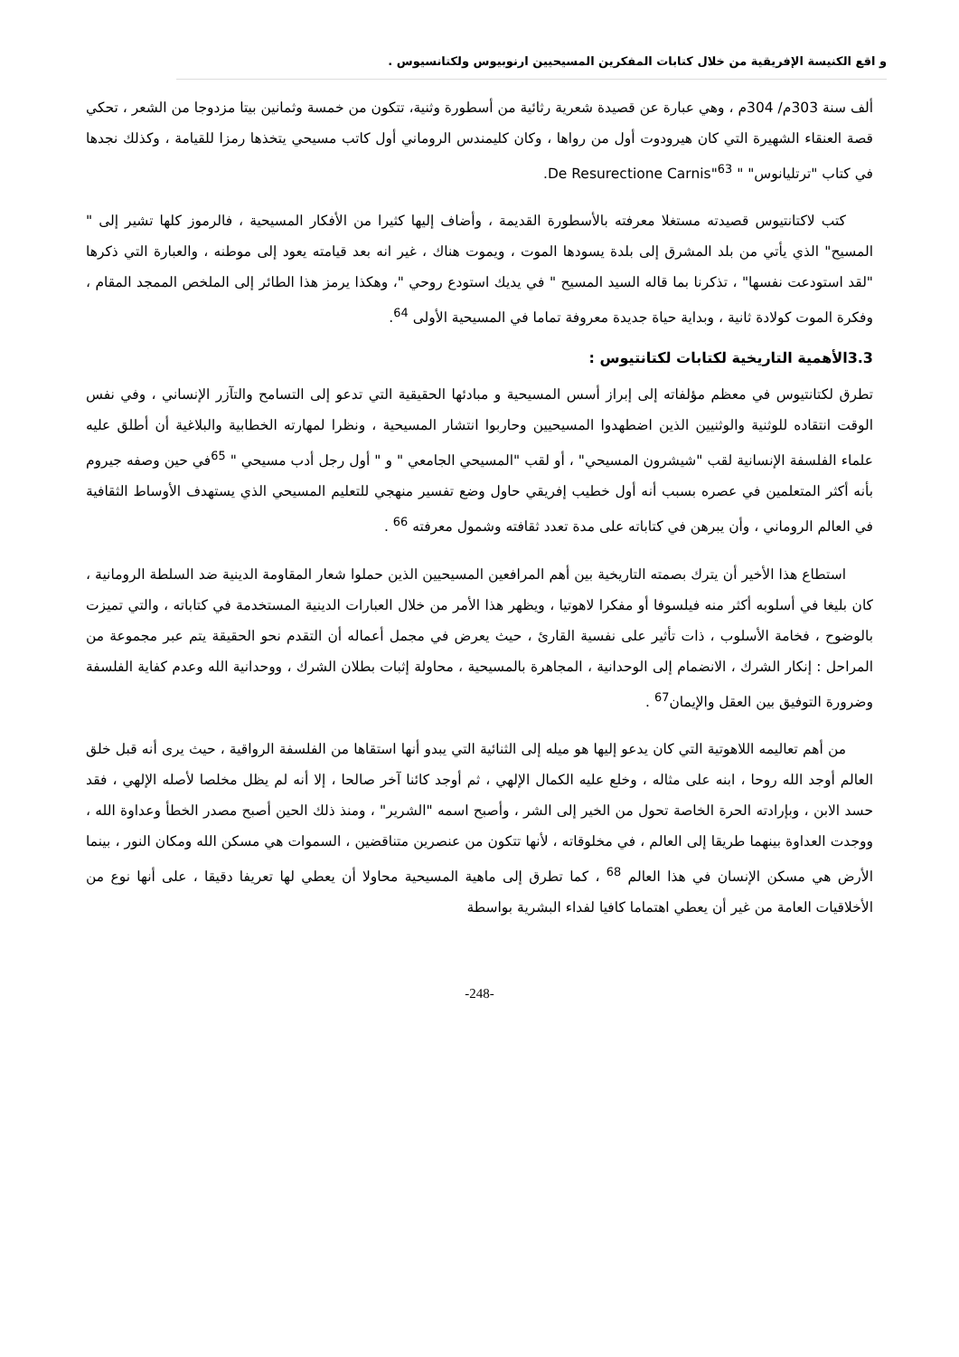و اقع الكنيسة الإفريقية من خلال كتابات المفكرين المسيحيين ارنوبيوس ولكتانسيوس .
ألف سنة 303م/ 304م ، وهي عبارة عن قصيدة شعرية رثائية من أسطورة وثنية، تتكون من خمسة وثمانين بيتا مزدوجا من الشعر ، تحكي قصة العنقاء الشهيرة التي كان هيرودوت أول من رواها ، وكان كليمندس الروماني أول كاتب مسيحي يتخذها رمزا للقيامة ، وكذلك نجدها في كتاب "ترتليانوس" " De Resurectione Carnis"<sup>63</sup>.
كتب لاكتانتيوس قصيدته مستغلا معرفته بالأسطورة القديمة ، وأضاف إليها كثيرا من الأفكار المسيحية ، فالرموز كلها تشير إلى " المسيح" الذي يأتي من بلد المشرق إلى بلدة يسودها الموت ، ويموت هناك ، غير انه بعد قيامته يعود إلى موطنه ، والعبارة التي ذكرها "لقد استودعت نفسها" ، تذكرنا بما قاله السيد المسيح " في يديك استودع روحي "، وهكذا يرمز هذا الطائر إلى الملخص الممجد المقام ، وفكرة الموت كولادة ثانية ، وبداية حياة جديدة معروفة تماما في المسيحية الأولى <sup>64</sup>.
3.3الأهمية التاريخية لكتابات لكتانتيوس :
تطرق لكتانتيوس في معظم مؤلفاته إلى إبراز أسس المسيحية و مبادئها الحقيقية التي تدعو إلى التسامح والتآزر الإنساني ، وفي نفس الوقت انتقاده للوثنية والوثنيين الذين اضطهدوا المسيحيين وحاربوا انتشار المسيحية ، ونظرا لمهارته الخطابية والبلاغية أن أطلق عليه علماء الفلسفة الإنسانية لقب "شيشرون المسيحي" ، أو لقب "المسيحي الجامعي " و " أول رجل أدب مسيحي " <sup>65</sup>في حين وصفه جيروم بأنه أكثر المتعلمين في عصره بسبب أنه أول خطيب إفريقي حاول وضع تفسير منهجي للتعليم المسيحي الذي يستهدف الأوساط الثقافية في العالم الروماني ، وأن يبرهن في كتاباته على مدة تعدد ثقافته وشمول معرفته <sup>66</sup> .
استطاع هذا الأخير أن يترك بصمته التاريخية بين أهم المرافعين المسيحيين الذين حملوا شعار المقاومة الدينية ضد السلطة الرومانية ، كان بليغا في أسلوبه أكثر منه فيلسوفا أو مفكرا لاهوتيا ، ويظهر هذا الأمر من خلال العبارات الدينية المستخدمة في كتاباته ، والتي تميزت بالوضوح ، فخامة الأسلوب ، ذات تأثير على نفسية القارئ ، حيث يعرض في مجمل أعماله أن التقدم نحو الحقيقة يتم عبر مجموعة من المراحل : إنكار الشرك ، الانضمام إلى الوحدانية ، المجاهرة بالمسيحية ، محاولة إثبات بطلان الشرك ، ووحدانية الله وعدم كفاية الفلسفة وضرورة التوفيق بين العقل والإيمان<sup>67</sup> .
من أهم تعاليمه اللاهوتية التي كان يدعو إليها هو ميله إلى الثنائية التي يبدو أنها استقاها من الفلسفة الرواقية ، حيث يرى أنه قبل خلق العالم أوجد الله روحا ، ابنه على مثاله ، وخلع عليه الكمال الإلهي ، ثم أوجد كائنا آخر صالحا ، إلا أنه لم يظل مخلصا لأصله الإلهي ، فقد حسد الابن ، وبإرادته الحرة الخاصة تحول من الخير إلى الشر ، وأصبح اسمه "الشرير" ، ومنذ ذلك الحين أصبح مصدر الخطأ وعداوة الله ، ووجدت العداوة بينهما طريقا إلى العالم ، في مخلوقاته ، لأنها تتكون من عنصرين متناقضين ، السموات هي مسكن الله ومكان النور ، بينما الأرض هي مسكن الإنسان في هذا العالم <sup>68</sup> ، كما تطرق إلى ماهية المسيحية محاولا أن يعطي لها تعريفا دقيقا ، على أنها نوع من الأخلاقيات العامة من غير أن يعطي اهتماما كافيا لفداء البشرية بواسطة
-248-